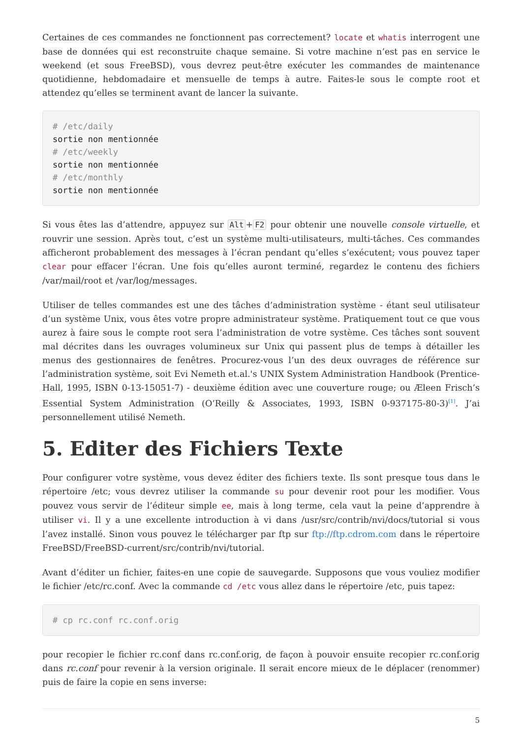Certaines de ces commandes ne fonctionnent pas correctement? locate et whatis interrogent une base de données qui est reconstruite chaque semaine. Si votre machine n’est pas en service le weekend (et sous FreeBSD), vous devrez peut-être exécuter les commandes de maintenance quotidienne, hebdomadaire et mensuelle de temps à autre. Faites-le sous le compte root et attendez qu’elles se terminent avant de lancer la suivante.
# /etc/daily
sortie non mentionnée
# /etc/weekly
sortie non mentionnée
# /etc/monthly
sortie non mentionnée
Si vous êtes las d’attendre, appuyez sur Alt + F2 pour obtenir une nouvelle console virtuelle, et rouvrir une session. Après tout, c’est un système multi-utilisateurs, multi-tâches. Ces commandes afficheront probablement des messages à l’écran pendant qu’elles s’exécutent; vous pouvez taper clear pour effacer l’écran. Une fois qu’elles auront terminé, regardez le contenu des fichiers /var/mail/root et /var/log/messages.
Utiliser de telles commandes est une des tâches d’administration système - étant seul utilisateur d’un système Unix, vous êtes votre propre administrateur système. Pratiquement tout ce que vous aurez à faire sous le compte root sera l’administration de votre système. Ces tâches sont souvent mal décrites dans les ouvrages volumineux sur Unix qui passent plus de temps à détailler les menus des gestionnaires de fenêtres. Procurez-vous l’un des deux ouvrages de référence sur l’administration système, soit Evi Nemeth et.al.'s UNIX System Administration Handbook (Prentice-Hall, 1995, ISBN 0-13-15051-7) - deuxième édition avec une couverture rouge; ou Æleen Frisch’s Essential System Administration (O’Reilly & Associates, 1993, ISBN 0-937175-80-3)<sup>[1]</sup>. J’ai personnellement utilisé Nemeth.
5. Editer des Fichiers Texte
Pour configurer votre système, vous devez éditer des fichiers texte. Ils sont presque tous dans le répertoire /etc; vous devrez utiliser la commande su pour devenir root pour les modifier. Vous pouvez vous servir de l’éditeur simple ee, mais à long terme, cela vaut la peine d’apprendre à utiliser vi. Il y a une excellente introduction à vi dans /usr/src/contrib/nvi/docs/tutorial si vous l’avez installé. Sinon vous pouvez le télécharger par ftp sur ftp://ftp.cdrom.com dans le répertoire FreeBSD/FreeBSD-current/src/contrib/nvi/tutorial.
Avant d’éditer un fichier, faites-en une copie de sauvegarde. Supposons que vous vouliez modifier le fichier /etc/rc.conf. Avec la commande cd /etc vous allez dans le répertoire /etc, puis tapez:
# cp rc.conf rc.conf.orig
pour recopier le fichier rc.conf dans rc.conf.orig, de façon à pouvoir ensuite recopier rc.conf.orig dans rc.conf pour revenir à la version originale. Il serait encore mieux de le déplacer (renommer) puis de faire la copie en sens inverse:
5